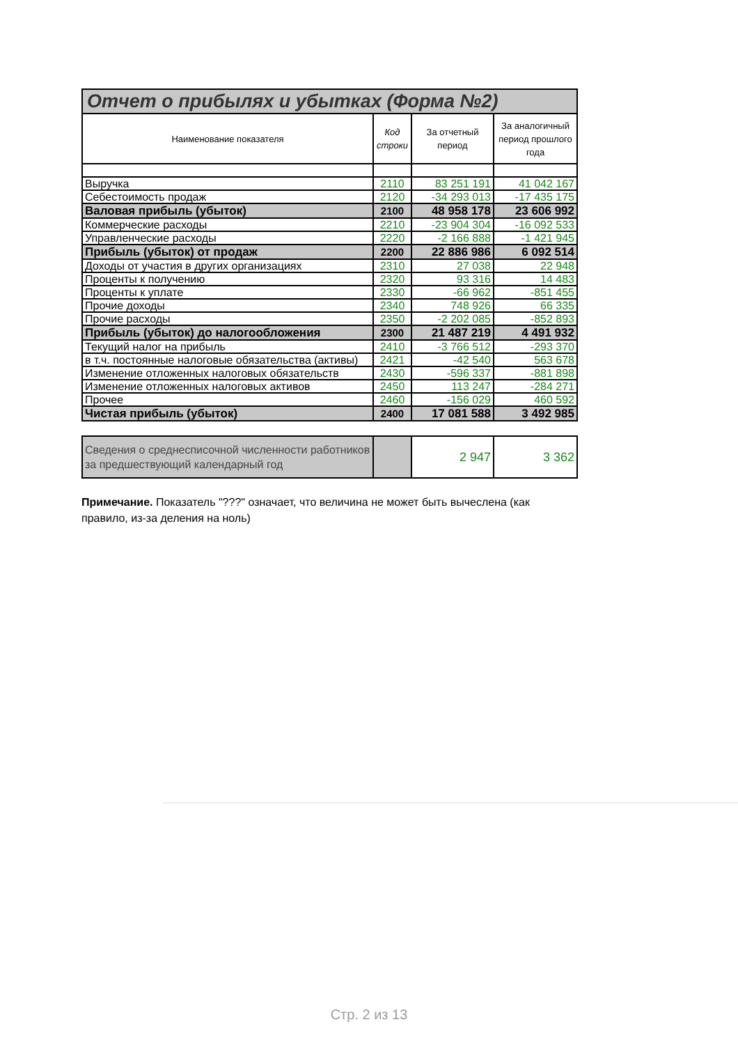| Отчет о прибылях и убытках (Форма №2) | | | |
| Наименование показателя | Код строки | За отчетный период | За аналогичный период прошлого года |
| Выручка | 2110 | 83 251 191 | 41 042 167 |
| Себестоимость продаж | 2120 | -34 293 013 | -17 435 175 |
| Валовая прибыль (убыток) | 2100 | 48 958 178 | 23 606 992 |
| Коммерческие расходы | 2210 | -23 904 304 | -16 092 533 |
| Управленческие расходы | 2220 | -2 166 888 | -1 421 945 |
| Прибыль (убыток) от продаж | 2200 | 22 886 986 | 6 092 514 |
| Доходы от участия в других организациях | 2310 | 27 038 | 22 948 |
| Проценты к получению | 2320 | 93 316 | 14 483 |
| Проценты к уплате | 2330 | -66 962 | -851 455 |
| Прочие доходы | 2340 | 748 926 | 66 335 |
| Прочие расходы | 2350 | -2 202 085 | -852 893 |
| Прибыль (убыток) до налогообложения | 2300 | 21 487 219 | 4 491 932 |
| Текущий налог на прибыль | 2410 | -3 766 512 | -293 370 |
| в т.ч. постоянные налоговые обязательства (активы) | 2421 | -42 540 | 563 678 |
| Изменение отложенных налоговых обязательств | 2430 | -596 337 | -881 898 |
| Изменение отложенных налоговых активов | 2450 | 113 247 | -284 271 |
| Прочее | 2460 | -156 029 | 460 592 |
| Чистая прибыль (убыток) | 2400 | 17 081 588 | 3 492 985 |
| Сведения о среднесписочной численности работников за предшествующий календарный год | | 2 947 | 3 362 |
Примечание. Показатель "???" означает, что величина не может быть вычеслена (как правило, из-за деления на ноль)
Стр. 2 из 13